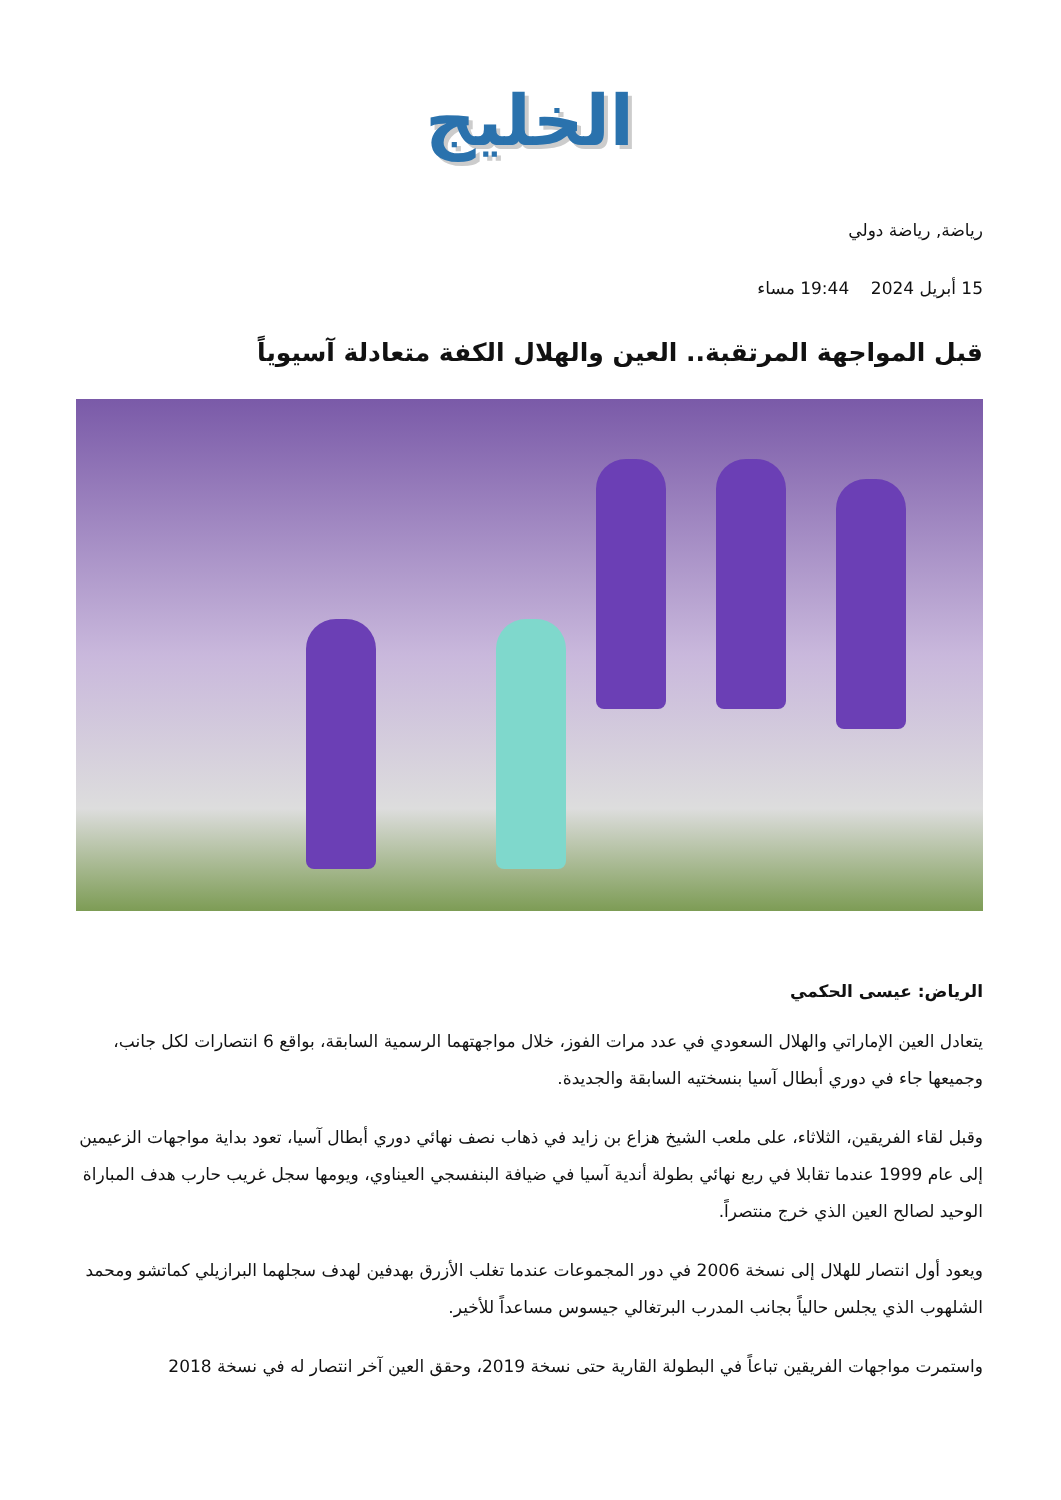الخليج
رياضة, رياضة دولي
15 أبريل 2024 19:44 مساء
قبل المواجهة المرتقبة.. العين والهلال الكفة متعادلة آسيوياً
الرياض: عيسى الحكمي
يتعادل العين الإماراتي والهلال السعودي في عدد مرات الفوز، خلال مواجهتهما الرسمية السابقة، بواقع 6 انتصارات لكل جانب، وجميعها جاء في دوري أبطال آسيا بنسختيه السابقة والجديدة.
وقبل لقاء الفريقين، الثلاثاء، على ملعب الشيخ هزاع بن زايد في ذهاب نصف نهائي دوري أبطال آسيا، تعود بداية مواجهات الزعيمين إلى عام 1999 عندما تقابلا في ربع نهائي بطولة أندية آسيا في ضيافة البنفسجي العيناوي، ويومها سجل غريب حارب هدف المباراة الوحيد لصالح العين الذي خرج منتصراً.
ويعود أول انتصار للهلال إلى نسخة 2006 في دور المجموعات عندما تغلب الأزرق بهدفين لهدف سجلهما البرازيلي كماتشو ومحمد الشلهوب الذي يجلس حالياً بجانب المدرب البرتغالي جيسوس مساعداً للأخير.
واستمرت مواجهات الفريقين تباعاً في البطولة القارية حتى نسخة 2019، وحقق العين آخر انتصار له في نسخة 2018